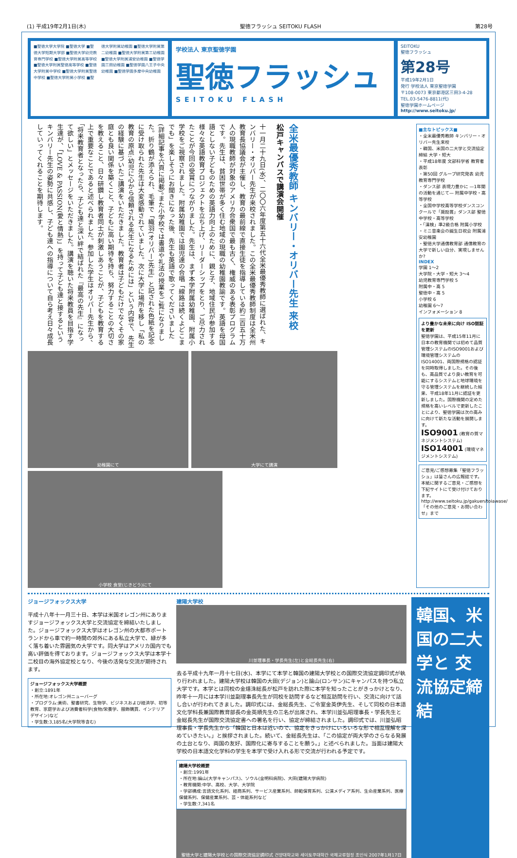(1) 平成19年2月1日(木) 聖徳フラッシュ SEITOKU FLASH 第28号
■聖徳大学大学院 ■聖徳大学 ■聖徳大学短期大学部 ■聖徳大学幼児教育専門学校 ■聖徳大学附属高等学校 ■聖徳大学附属聖徳高等学校 ■聖徳大学附属中学校 ■聖徳大学附属聖徳中学校 ■聖徳大学附属小学校 ■聖徳大学附属幼稚園 ■聖徳大学附属第二幼稚園 ■聖徳大学附属第三幼稚園 ■聖徳大学附属浦安幼稚園 ■聖徳学園三田幼稚園 ■聖徳学園八王子中央幼稚園 ■聖徳学園多摩中央幼稚園
学校法人 東京聖徳学園
聖徳フラッシュ
SEITOKU FLASH
SEITOKU
聖徳フラッシュ
第28号
平成19年2月1日
発行 学校法人 東京聖徳学園
〒108-0073 東京都港区三田3-4-28
TEL.03-5476-8811(代)
聖徳学園ホームページ
http://www.seitoku.jp/
全米最優秀教師 キンバリー・オリバー先生 来校
松戸キャンパスで講演会開催
十一月二十九日(水)、二〇〇六年度第五十六代全米最優秀教師に選ばれた、キンバリー・オリバー先生が来校されました。この全米最優秀教師制度は全米州教育長協議会が主催し、教育の最前線で直接生徒を指導している約二百五十万人の現職教師が対象のアメリカ合衆国で最も古く、権威のある表彰プログラムです。先生は、貧困世帯が多く住む地域の現職の幼稚園教諭です。英語を母国語としない子どものための英語力向上のために、親と子、地域住民が参加する様々な英語教育プロジェクトを立ち上げ、リーダーシップをとり、ご尽力されたことが今回の受賞につながりました。先生は、まず本学附属幼稚園、附属小学校をご視察されました。附属幼稚園では園児達の合唱「線路は続くよどこまでも」を楽しそうにお聞きになった後、先生も英語で歌ってくださいました(詳細記事を六頁に掲載)。また小学校では書道や礼法の授業をご覧になりました。折り鶴が添えられ、毛筆で「織羽(オリバー)先生」と記された色紙を記念に受け取られた先生は大変感動されていました。次に大学に場所を移し「私の教育の原点:幼児に心から信頼される先生になるためには」という内容で、先生の経験に基づいたご講演をいただきました。教育者は子どもだけでなくその家庭とも良い関係を築くこと、子どもに高い期待を持ち、努力することの大切さを教えること、日々研鑽し教育者同士が刺激しあうことが、子どもを教育する上で重要なことであると述べられました。参加した学生はオリバー先生から、「将来教育者となったら、子ども達と深い絆で結ばれた『最高の先生』になって欲しい」とメッセージをいただきました。講演を聴いた将来教員を目指す学生達が、「LOVE & PASSION(愛と情熱)」を持って子ども達と接するというキンバリー先生の姿勢に共感し、子ども達への指導について自ら考え日々成長していってくれることを期待します。
幼稚園にて 大学にて講演
小学校 食堂(じきどう)にて
■主なトピックス■
・全米最優秀教師 キンバリー・オリバー先生来校
・韓国、米国の二大学と交流協定締結 大学・短大
・平成18年度 文部科学省 教育者表彰
・第50回 グループ研究発表 幼児教育専門学校
・ダンス部 表現力豊かに —1年間の活動を通じて— 附属中学校・高等学校
・全国中学校高等学校ダンスコンクールで「奨励賞」ダンス部 聖徳中学校・高等学校
・「漢検」準2級合格 附属小学校
・ミニ音楽会の誕生日祝会 附属浦安幼稚園
・聖徳大学通信教育部 通信教育の大学で新しい自分、実現しませんか?
INDEX
学園 1〜2
大学院・大学・短大 3〜4
幼児教育専門学校 5
附属中・高 5
聖徳中・高 5
小学校 6
幼稚園 6〜7
インフォメーション 8
より豊かな未来に向け ISO認証を更新
聖徳学園は、平成15年11月に日本の教育機関では初めて品質管理システムのISO9001および環境管理システムのISO14001、両国際規格の認証を同時取得しました。その後も、高品質でより良い教育を可能にするシステムと地球環境を守る管理システムを継続した結果、平成18年11月に認証を更新しました。国際機関の定めた規格を高いレベルで更新したことにより、聖徳学園は次の高みに向けて新たな活動を展開します。
ISO9001 (教育の質マネジメントシステム)
ISO14001 (環境マネジメントシステム)
ご意見/ご感想募集「聖徳フラッシュ」は皆さんの広報誌です。本紙に関するご意見・ご感想を下記サイトにて受け付けております。
http://www.seitoku.jp/gakuen/toiawase/
「その他のご意見・お問い合わせ」まで
ジョージフォックス大学
平成十八年十一月三十日、本学は米国オレゴン州にありますジョージフォックス大学と交流協定を締結いたしました。ジョージフォックス大学はオレゴン州の大都市ポートランドから車で約一時間の郊外にある私立大学で、緑が多く落ち着いた雰囲気の大学です。同大学はアメリカ国内でも高い評価を得ております。ジョージフォックス大学は本学十二校目の海外協定校となり、今後の活発な交流が期待されます。
ジョージフォックス大学概要
・創立:1891年
・所在地:オレゴン州ニューバーグ
・プログラム:美術、聖書研究、生物学、ビジネスおよび経済学、初等教育、家庭学および消費者科学(食物/栄養学、服飾購買、インテリアデザイン)など
・学生数:3,185名(大学院等含む)
建陽大学校
川並理事長・学長先生(左)と金総長先生(右)
去る平成十九年一月十七日(水)、本学にて本学と韓国の建陽大学校との国際交流協定調印式が執り行われました。建陽大学校は韓国の大田(デジョン)と論山(ロンサン)にキャンパスを持つ私立大学です。本学とは同校の金熺洙総長が松戸を訪れた際に本学を知ったことがきっかけとなり、昨年十一月には本学川並副理事長先生が同校を訪問するなど相互訪問を行い、交流に向けて話し合いが行われてきました。調印式には、金総長先生、ご令室金英伊先生、そして同校の日本語文化学科長兼国際教育部長の金英順先生の三名が出席され、本学川並弘昭理事長・学長先生と金総長先生が国際交流協定書への署名を行い、協定が締結されました。調印式では、川並弘昭理事長・学長先生から「韓国と日本は近いので、協定をきっかけにいろいろな形で相互理解を深めていきたい。」と挨拶されました。続いて、金総長先生は、「この協定が両大学のさらなる発展の土台となり、両国の友好、国際化に寄与することを願う。」と述べられました。当面は建陽大学校の日本語文化学科の学生を本学で受け入れる形で交流が行われる予定です。
建陽大学校概要
・創立:1991年
・所在地:論山(大学キャンパス)、ソウル(金明科病院)、大田(建陽大学病院)
・教育機関:中学、高校、大学、大学院
・学部構成:言語文化系列、経商系列、サービス産業系列、師範保育系列、公演メディア系列、生命産業系列、医療保健系列、保健産業系列、芸・体能系列など
・学生数:7,341名
聖徳大学と建陽大学校との国際交流協定調印式 건양대학교와 세이토쿠대학간 국제교류협정 조인식 2007年1月17日
韓国、米国の二大学と 交流協定締結